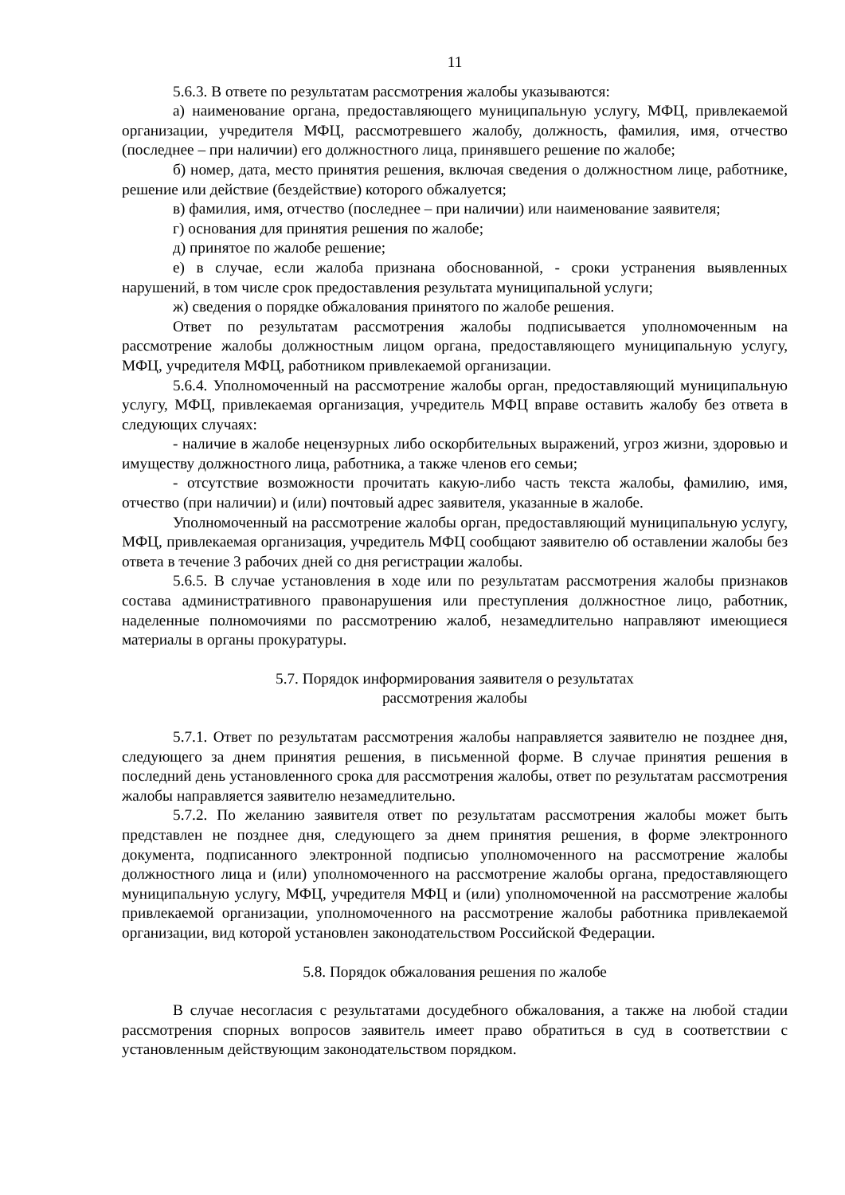11
5.6.3. В ответе по результатам рассмотрения жалобы указываются:
а) наименование органа, предоставляющего муниципальную услугу, МФЦ, привлекаемой организации, учредителя МФЦ, рассмотревшего жалобу, должность, фамилия, имя, отчество (последнее – при наличии) его должностного лица, принявшего решение по жалобе;
б) номер, дата, место принятия решения, включая сведения о должностном лице, работнике, решение или действие (бездействие) которого обжалуется;
в) фамилия, имя, отчество (последнее – при наличии) или наименование заявителя;
г) основания для принятия решения по жалобе;
д) принятое по жалобе решение;
е) в случае, если жалоба признана обоснованной, - сроки устранения выявленных нарушений, в том числе срок предоставления результата муниципальной услуги;
ж) сведения о порядке обжалования принятого по жалобе решения.
Ответ по результатам рассмотрения жалобы подписывается уполномоченным на рассмотрение жалобы должностным лицом органа, предоставляющего муниципальную услугу, МФЦ, учредителя МФЦ, работником привлекаемой организации.
5.6.4. Уполномоченный на рассмотрение жалобы орган, предоставляющий муниципальную услугу, МФЦ, привлекаемая организация, учредитель МФЦ вправе оставить жалобу без ответа в следующих случаях:
- наличие в жалобе нецензурных либо оскорбительных выражений, угроз жизни, здоровью и имуществу должностного лица, работника, а также членов его семьи;
- отсутствие возможности прочитать какую-либо часть текста жалобы, фамилию, имя, отчество (при наличии) и (или) почтовый адрес заявителя, указанные в жалобе.
Уполномоченный на рассмотрение жалобы орган, предоставляющий муниципальную услугу, МФЦ, привлекаемая организация, учредитель МФЦ сообщают заявителю об оставлении жалобы без ответа в течение 3 рабочих дней со дня регистрации жалобы.
5.6.5. В случае установления в ходе или по результатам рассмотрения жалобы признаков состава административного правонарушения или преступления должностное лицо, работник, наделенные полномочиями по рассмотрению жалоб, незамедлительно направляют имеющиеся материалы в органы прокуратуры.
5.7. Порядок информирования заявителя о результатах
рассмотрения жалобы
5.7.1. Ответ по результатам рассмотрения жалобы направляется заявителю не позднее дня, следующего за днем принятия решения, в письменной форме. В случае принятия решения в последний день установленного срока для рассмотрения жалобы, ответ по результатам рассмотрения жалобы направляется заявителю незамедлительно.
5.7.2. По желанию заявителя ответ по результатам рассмотрения жалобы может быть представлен не позднее дня, следующего за днем принятия решения, в форме электронного документа, подписанного электронной подписью уполномоченного на рассмотрение жалобы должностного лица и (или) уполномоченного на рассмотрение жалобы органа, предоставляющего муниципальную услугу, МФЦ, учредителя МФЦ и (или) уполномоченной на рассмотрение жалобы привлекаемой организации, уполномоченного на рассмотрение жалобы работника привлекаемой организации, вид которой установлен законодательством Российской Федерации.
5.8. Порядок обжалования решения по жалобе
В случае несогласия с результатами досудебного обжалования, а также на любой стадии рассмотрения спорных вопросов заявитель имеет право обратиться в суд в соответствии с установленным действующим законодательством порядком.